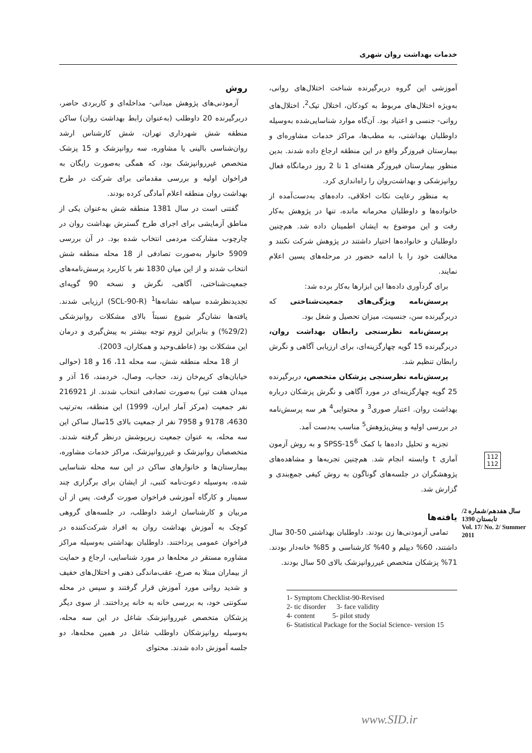خدمات بهداشت روان شهری
روش
آزمودنی‌های پژوهش میدانی- مداخله‌ای و کاربردی حاضر، دربرگیرنده 20 داوطلب (به‌عنوان رابط بهداشت روان) ساکن منطقه شش شهرداری تهران، شش کارشناس ارشد روان‌شناسی بالینی یا مشاوره، سه روانپزشک و 15 پزشک متخصص غیرروانپزشک بود، که همگی به‌صورت رایگان به فراخوان اولیه و بررسی مقدماتی برای شرکت در طرح بهداشت روان منطقه اعلام آمادگی کرده بودند.
گفتنی است در سال 1381 منطقه شش به‌عنوان یکی از مناطق آزمایشی برای اجرای طرح گسترش بهداشت روان در چارچوب مشارکت مردمی انتخاب شده بود. در آن بررسی 5909 خانوار به‌صورت تصادفی از 18 محله منطقه شش انتخاب شدند و از این میان 1830 نفر با کاربرد پرسش‌نامه‌های جمعیت‌شناختی، آگاهی، نگرش و نسخه 90 گویه‌ای تجدیدنظرشده سیاهه نشانه‌ها<sup>1</sup> (SCL-90-R) ارزیابی شدند. یافته‌ها نشان‌گر شیوع نسبتاً بالای مشکلات روانپزشکی (29/2%) و بنابراین لزوم توجه بیشتر به پیش‌گیری و درمان این مشکلات بود (عاطف‌وحید و همکاران، 2003).
از 18 محله منطقه شش، سه محله 11، 16 و 18 (حوالی خیابان‌های کریم‌خان زند، حجاب، وصال، خردمند، 16 آذر و میدان هفت تیر) به‌صورت تصادفی انتخاب شدند. از 216921 نفر جمعیت (مرکز آمار ایران، 1999) این منطقه، به‌ترتیب 4630، 9178 و 7958 نفر از جمعیت بالای 15سال ساکن این سه محله، به عنوان جمعیت زیرپوشش درنظر گرفته شدند. متخصصان روانپزشک و غیرروانپزشک، مراکز خدمات مشاوره، بیمارستان‌ها و خانوارهای ساکن در این سه محله شناسایی شده، به‌وسیله دعوت‌نامه کتبی، از ایشان برای برگزاری چند سمینار و کارگاه آموزشی فراخوان صورت گرفت. پس از آن مربیان و کارشناسان ارشد داوطلب، در جلسه‌های گروهی کوچک به آموزش بهداشت روان به افراد شرکت‌کننده در فراخوان عمومی پرداختند. داوطلبان بهداشتی به‌وسیله مراکز مشاوره مستقر در محله‌ها در مورد شناسایی، ارجاع و حمایت از بیماران مبتلا به صرع، عقب‌ماندگی ذهنی و اختلال‌های خفیف و شدید روانی مورد آموزش قرار گرفتند و سپس در محله سکونتی خود، به بررسی خانه به خانه پرداختند. از سوی دیگر پزشکان متخصص غیرروانپزشک شاغل در این سه محله، به‌وسیله روانپزشکان داوطلب شاغل در همین محله‌ها، دو جلسه آموزش داده شدند. محتوای
آموزشی این گروه دربرگیرنده شناخت اختلال‌های روانی، به‌ویژه اختلال‌های مربوط به کودکان، اختلال تیک<sup>2</sup>، اختلال‌های روانی- جنسی و اعتیاد بود. آن‌گاه موارد شناسایی‌شده به‌وسیله داوطلبان بهداشتی، به مطب‌ها، مراکز خدمات مشاوره‌ای و بیمارستان فیروزگر واقع در این منطقه ارجاع داده شدند. بدین منظور بیمارستان فیروزگر هفته‌ای 1 تا 2 روز درمانگاه فعال روانپزشکی و بهداشت‌روان را راه‌اندازی کرد.
به منظور رعایت نکات اخلاقی، داده‌های به‌دست‌آمده از خانواده‌ها و داوطلبان محرمانه مانده، تنها در پژوهش به‌کار رفت و این موضوع به ایشان اطمینان داده شد. هم‌چنین داوطلبان و خانواده‌ها اختیار داشتند در پژوهش شرکت نکنند و مخالفت خود را با ادامه حضور در مرحله‌های پسین اعلام نمایند.
برای گردآوری داده‌ها این ابزارها به‌کار برده شد:
پرسش‌نامه ویژگی‌های جمعیت‌شناختی که دربرگیرنده سن، جنسیت، میزان تحصیل و شغل بود.
پرسش‌نامه نظرسنجی رابطان بهداشت روان، دربرگیرنده 15 گویه چهارگزینه‌ای، برای ارزیابی آگاهی و نگرش رابطان تنظیم شد.
پرسش‌نامه نظرسنجی پزشکان متخصص، دربرگیرنده 25 گویه چهارگزینه‌ای در مورد آگاهی و نگرش پزشکان درباره بهداشت روان. اعتبار صوری<sup>3</sup> و محتوایی<sup>4</sup> هر سه پرسش‌نامه در بررسی اولیه و پیش‌پژوهش<sup>5</sup> مناسب به‌دست آمد.
تجزیه و تحلیل داده‌ها با کمک SPSS-15<sup>6</sup> و به روش آزمون آماری t وابسته انجام شد. هم‌چنین تجربه‌ها و مشاهده‌های پژوهشگران در جلسه‌های گوناگون به روش کیفی جمع‌بندی و گزارش شد.
یافته‌ها
تمامی آزمودنی‌ها زن بودند. داوطلبان بهداشتی 50-30 سال داشتند، 60% دیپلم و 40% کارشناسی و 85% خانه‌دار بودند. 71% پزشکان متخصص غیرروانپزشک بالای 50 سال بودند.
1- Symptom Checklist-90-Revised
2- tic disorder 3- face validity
4- content 5- pilot study
6- Statistical Package for the Social Science- version 15
112
112
سال هفدهم/شماره 2/ تابستان 1390
Vol. 17/ No. 2/ Summer 2011
www.SID.ir